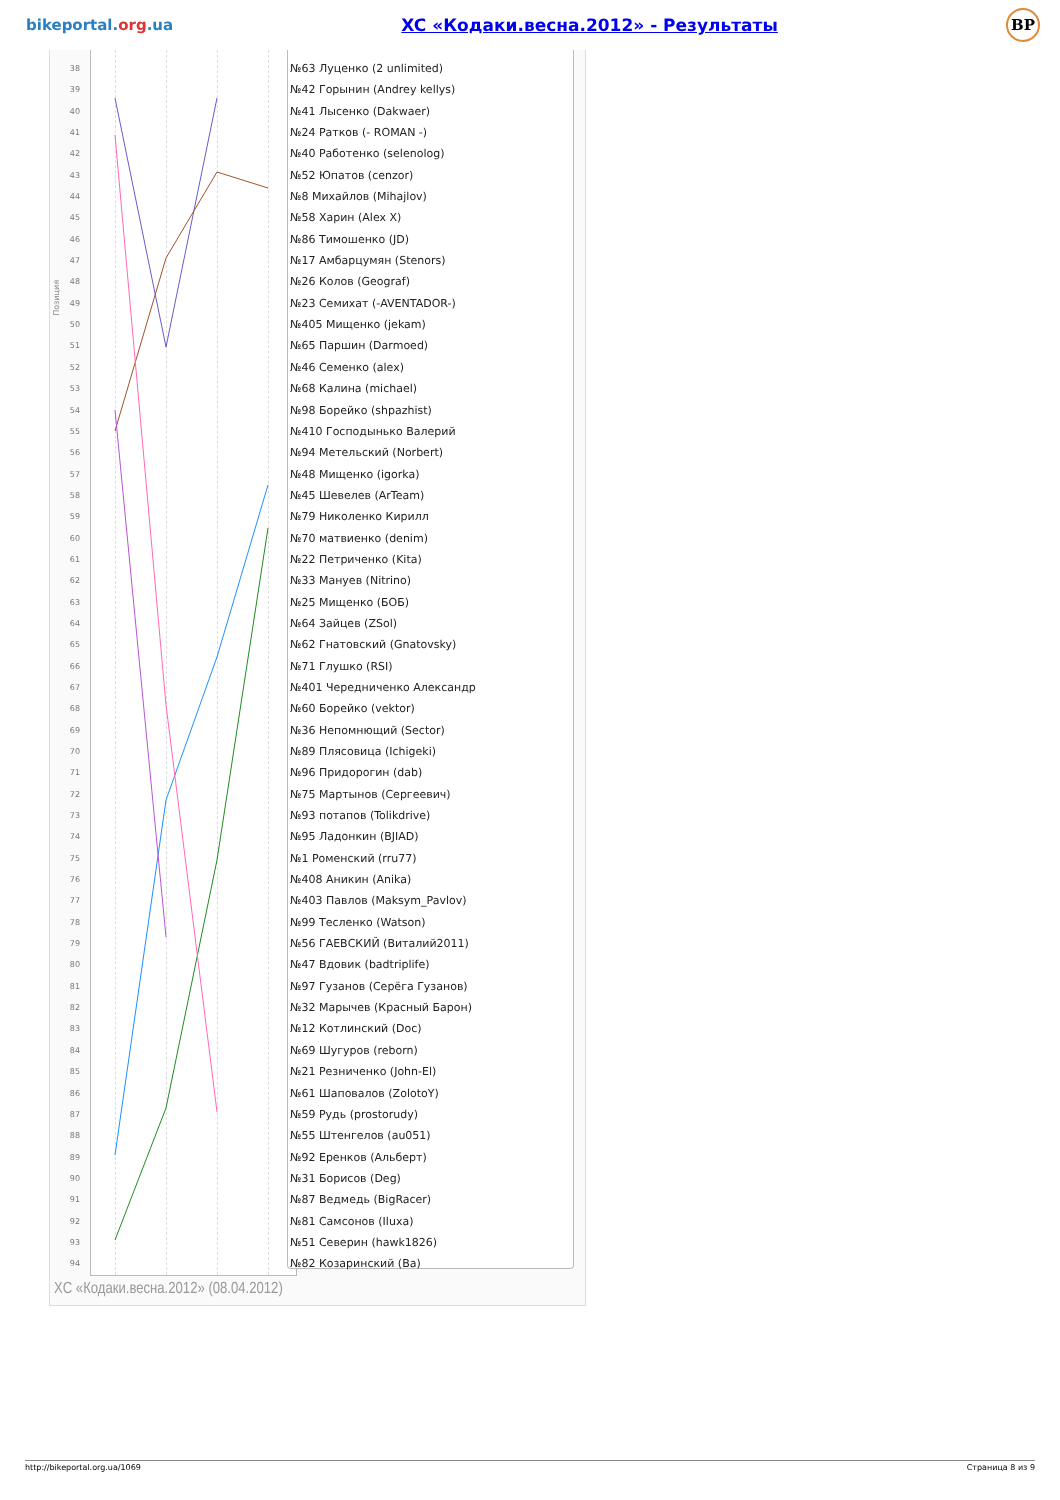bikeportal.org.ua
XC «Кодаки.весна.2012» - Результаты
BP
Позиция
38
39
40
41
42
43
44
45
46
47
48
49
50
51
52
53
54
55
56
57
58
59
60
61
62
63
64
65
66
67
68
69
70
71
72
73
74
75
76
77
78
79
80
81
82
83
84
85
86
87
88
89
90
91
92
93
94
№63 Луценко (2 unlimited)
№42 Горынин (Andrey kellys)
№41 Лысенко (Dakwaer)
№24 Ратков (- ROMAN -)
№40 Работенко (selenolog)
№52 Юпатов (cenzor)
№8 Михайлов (Mihajlov)
№58 Харин (Alex X)
№86 Тимошенко (JD)
№17 Амбарцумян (Stenors)
№26 Колов (Geograf)
№23 Семихат (-AVENTADOR-)
№405 Мищенко (jekam)
№65 Паршин (Darmoed)
№46 Семенко (alex)
№68 Калина (michael)
№98 Борейко (shpazhist)
№410 Господынько Валерий
№94 Метельский (Norbert)
№48 Мищенко (igorka)
№45 Шевелев (ArTeam)
№79 Николенко Кирилл
№70 матвиенко (denim)
№22 Петриченко (Kita)
№33 Мануев (Nitrino)
№25 Мищенко (БОБ)
№64 Зайцев (ZSol)
№62 Гнатовский (Gnatovsky)
№71 Глушко (RSI)
№401 Чередниченко Александр
№60 Борейко (vektor)
№36 Непомнющий (Sector)
№89 Плясовица (Ichigeki)
№96 Придорогин (dab)
№75 Мартынов (Сергеевич)
№93 потапов (Tolikdrive)
№95 Ладонкин (BJIAD)
№1 Роменский (rru77)
№408 Аникин (Anika)
№403 Павлов (Maksym_Pavlov)
№99 Тесленко (Watson)
№56 ГАЕВСКИЙ (Виталий2011)
№47 Вдовик (badtriplife)
№97 Гузанов (Серёга Гузанов)
№32 Марычев (Красный Барон)
№12 Котлинский (Doc)
№69 Шугуров (reborn)
№21 Резниченко (John-El)
№61 Шаповалов (ZolotoY)
№59 Рудь (prostorudy)
№55 Штенгелов (au051)
№92 Еренков (Альберт)
№31 Борисов (Deg)
№87 Ведмедь (BigRacer)
№81 Самсонов (Iluxa)
№51 Северин (hawk1826)
№82 Козаринский (Ba)
XC «Кодаки.весна.2012» (08.04.2012)
http://bikeportal.org.ua/1069 Страница 8 из 9